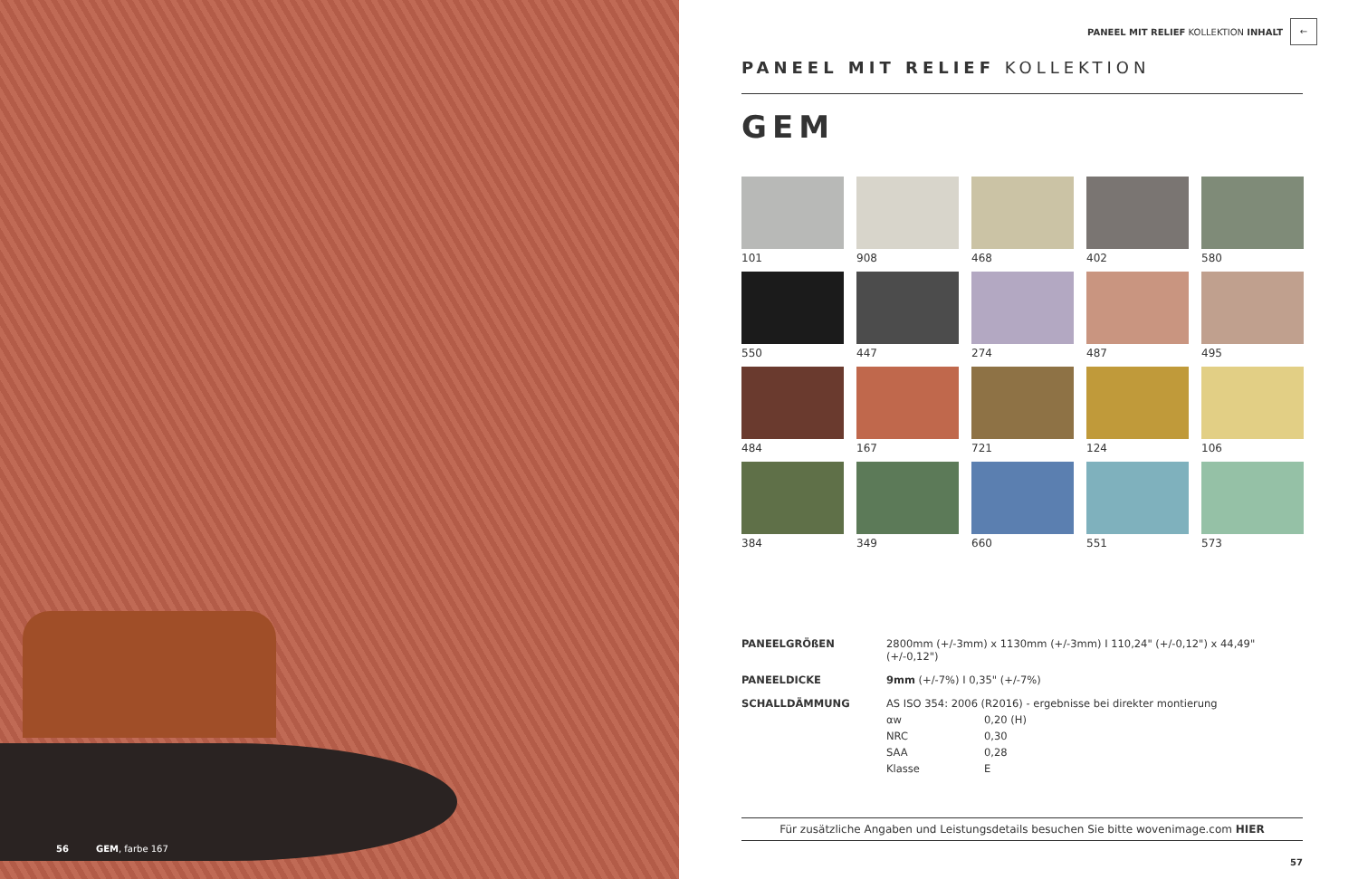56 GEM, farbe 167
PANEEL MIT RELIEF KOLLEKTION INHALT ←
PANEEL MIT RELIEF KOLLEKTION
GEM
101
908
468
402
580
550
447
274
487
495
484
167
721
124
106
384
349
660
551
573
| PANEELGRÖßEN | 2800mm (+/-3mm) x 1130mm (+/-3mm) I 110,24" (+/-0,12") x 44,49" (+/-0,12") | |
| PANEELDICKE | 9mm (+/-7%) I 0,35" (+/-7%) | |
| SCHALLDÄMMUNG | AS ISO 354: 2006 (R2016) - ergebnisse bei direkter montierung | |
| | αw | 0,20 (H) |
| | NRC | 0,30 |
| | SAA | 0,28 |
| | Klasse | E |
Für zusätzliche Angaben und Leistungsdetails besuchen Sie bitte wovenimage.com HIER
57